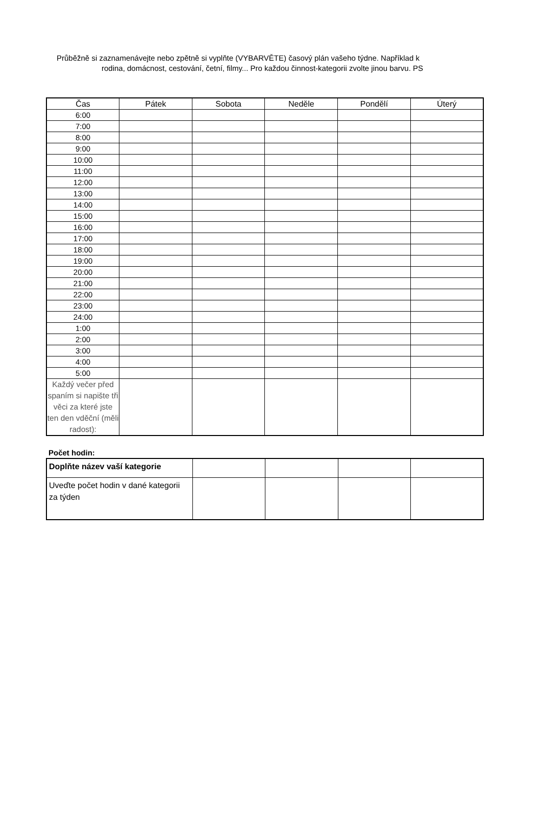Průběžně si zaznamenávejte nebo zpětně si vyplňte (VYBARVĚTE) časový plán vašeho týdne. Například k
rodina, domácnost, cestování, četní, filmy... Pro každou činnost-kategorii zvolte jinou barvu. PS
| Čas | Pátek | Sobota | Neděle | Pondělí | Úterý |
| --- | --- | --- | --- | --- | --- |
| 6:00 | | | | | |
| 7:00 | | | | | |
| 8:00 | | | | | |
| 9:00 | | | | | |
| 10:00 | | | | | |
| 11:00 | | | | | |
| 12:00 | | | | | |
| 13:00 | | | | | |
| 14:00 | | | | | |
| 15:00 | | | | | |
| 16:00 | | | | | |
| 17:00 | | | | | |
| 18:00 | | | | | |
| 19:00 | | | | | |
| 20:00 | | | | | |
| 21:00 | | | | | |
| 22:00 | | | | | |
| 23:00 | | | | | |
| 24:00 | | | | | |
| 1:00 | | | | | |
| 2:00 | | | | | |
| 3:00 | | | | | |
| 4:00 | | | | | |
| 5:00 | | | | | |
| Každý večer před spaním si napište tři věci za které jste ten den vděční (měli radost): | | | | | |
Počet hodin:
| Doplňte název vaší kategorie | | | | |
| Uveďte počet hodin v dané kategorii za týden | | | | |